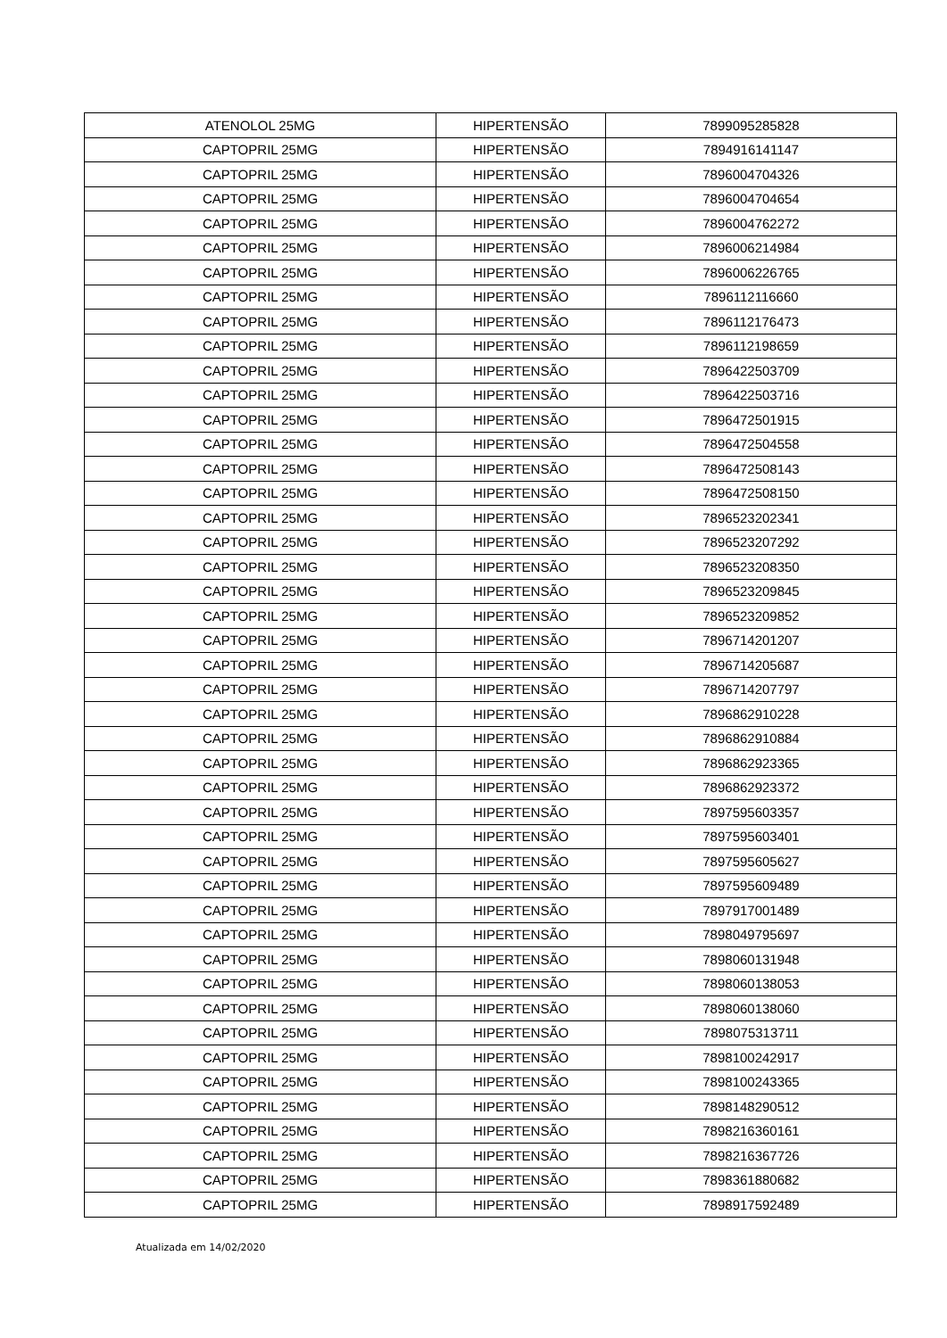| ATENOLOL 25MG | HIPERTENSÃO | 7899095285828 |
| CAPTOPRIL 25MG | HIPERTENSÃO | 7894916141147 |
| CAPTOPRIL 25MG | HIPERTENSÃO | 7896004704326 |
| CAPTOPRIL 25MG | HIPERTENSÃO | 7896004704654 |
| CAPTOPRIL 25MG | HIPERTENSÃO | 7896004762272 |
| CAPTOPRIL 25MG | HIPERTENSÃO | 7896006214984 |
| CAPTOPRIL 25MG | HIPERTENSÃO | 7896006226765 |
| CAPTOPRIL 25MG | HIPERTENSÃO | 7896112116660 |
| CAPTOPRIL 25MG | HIPERTENSÃO | 7896112176473 |
| CAPTOPRIL 25MG | HIPERTENSÃO | 7896112198659 |
| CAPTOPRIL 25MG | HIPERTENSÃO | 7896422503709 |
| CAPTOPRIL 25MG | HIPERTENSÃO | 7896422503716 |
| CAPTOPRIL 25MG | HIPERTENSÃO | 7896472501915 |
| CAPTOPRIL 25MG | HIPERTENSÃO | 7896472504558 |
| CAPTOPRIL 25MG | HIPERTENSÃO | 7896472508143 |
| CAPTOPRIL 25MG | HIPERTENSÃO | 7896472508150 |
| CAPTOPRIL 25MG | HIPERTENSÃO | 7896523202341 |
| CAPTOPRIL 25MG | HIPERTENSÃO | 7896523207292 |
| CAPTOPRIL 25MG | HIPERTENSÃO | 7896523208350 |
| CAPTOPRIL 25MG | HIPERTENSÃO | 7896523209845 |
| CAPTOPRIL 25MG | HIPERTENSÃO | 7896523209852 |
| CAPTOPRIL 25MG | HIPERTENSÃO | 7896714201207 |
| CAPTOPRIL 25MG | HIPERTENSÃO | 7896714205687 |
| CAPTOPRIL 25MG | HIPERTENSÃO | 7896714207797 |
| CAPTOPRIL 25MG | HIPERTENSÃO | 7896862910228 |
| CAPTOPRIL 25MG | HIPERTENSÃO | 7896862910884 |
| CAPTOPRIL 25MG | HIPERTENSÃO | 7896862923365 |
| CAPTOPRIL 25MG | HIPERTENSÃO | 7896862923372 |
| CAPTOPRIL 25MG | HIPERTENSÃO | 7897595603357 |
| CAPTOPRIL 25MG | HIPERTENSÃO | 7897595603401 |
| CAPTOPRIL 25MG | HIPERTENSÃO | 7897595605627 |
| CAPTOPRIL 25MG | HIPERTENSÃO | 7897595609489 |
| CAPTOPRIL 25MG | HIPERTENSÃO | 7897917001489 |
| CAPTOPRIL 25MG | HIPERTENSÃO | 7898049795697 |
| CAPTOPRIL 25MG | HIPERTENSÃO | 7898060131948 |
| CAPTOPRIL 25MG | HIPERTENSÃO | 7898060138053 |
| CAPTOPRIL 25MG | HIPERTENSÃO | 7898060138060 |
| CAPTOPRIL 25MG | HIPERTENSÃO | 7898075313711 |
| CAPTOPRIL 25MG | HIPERTENSÃO | 7898100242917 |
| CAPTOPRIL 25MG | HIPERTENSÃO | 7898100243365 |
| CAPTOPRIL 25MG | HIPERTENSÃO | 7898148290512 |
| CAPTOPRIL 25MG | HIPERTENSÃO | 7898216360161 |
| CAPTOPRIL 25MG | HIPERTENSÃO | 7898216367726 |
| CAPTOPRIL 25MG | HIPERTENSÃO | 7898361880682 |
| CAPTOPRIL 25MG | HIPERTENSÃO | 7898917592489 |
Atualizada em 14/02/2020